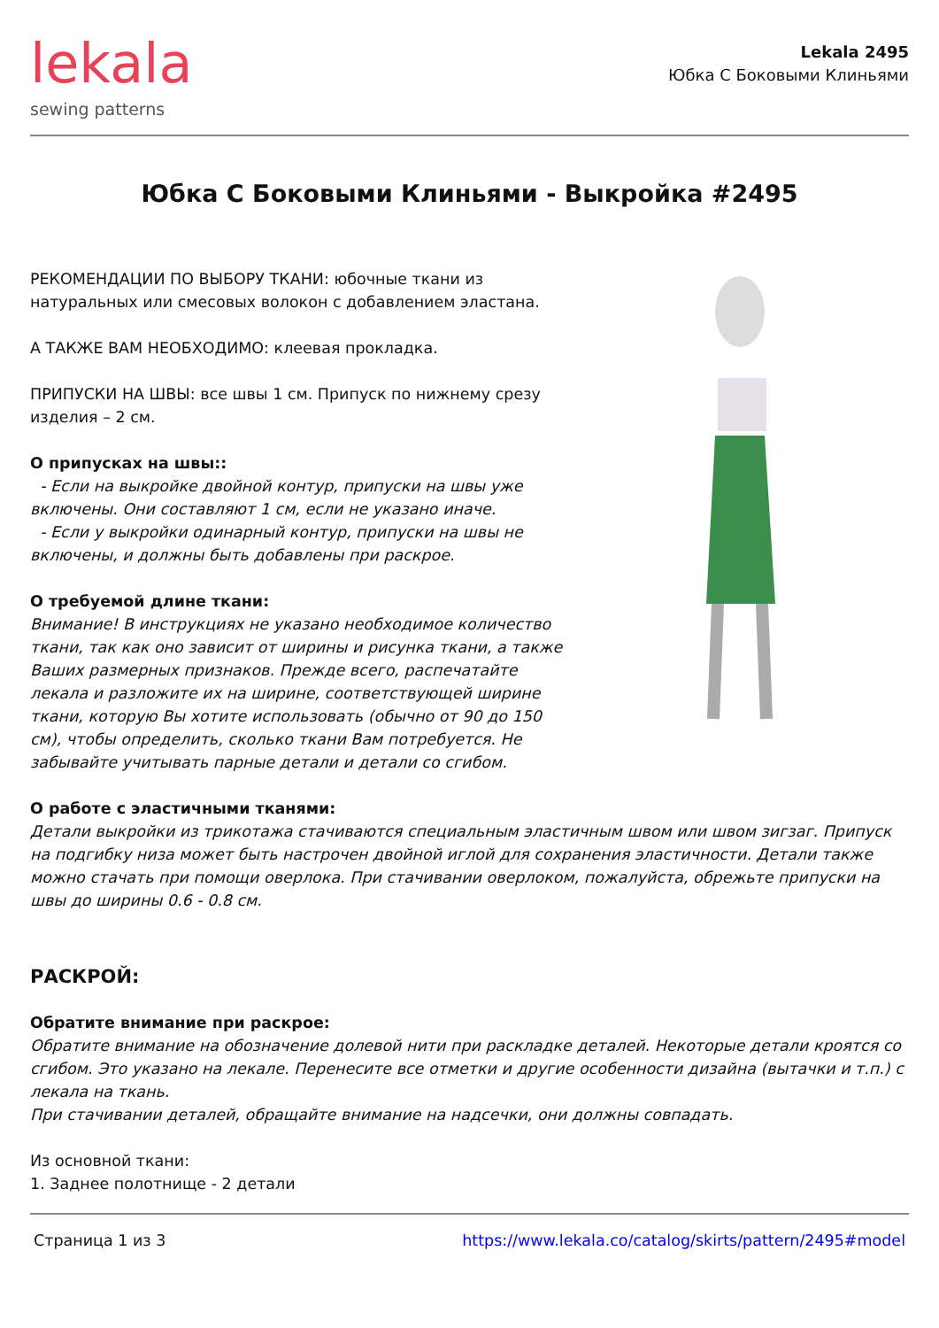lekala
sewing patterns
Lekala 2495
Юбка С Боковыми Клиньями
Юбка С Боковыми Клиньями - Выкройка #2495
РЕКОМЕНДАЦИИ ПО ВЫБОРУ ТКАНИ: юбочные ткани из натуральных или смесовых волокон с добавлением эластана.
А ТАКЖЕ ВАМ НЕОБХОДИМО: клеевая прокладка.
ПРИПУСКИ НА ШВЫ: все швы 1 см. Припуск по нижнему срезу изделия – 2 см.
О припусках на швы::
- Если на выкройке двойной контур, припуски на швы уже включены. Они составляют 1 см, если не указано иначе.
- Если у выкройки одинарный контур, припуски на швы не включены, и должны быть добавлены при раскрое.
О требуемой длине ткани:
Внимание! В инструкциях не указано необходимое количество ткани, так как оно зависит от ширины и рисунка ткани, а также Ваших размерных признаков. Прежде всего, распечатайте лекала и разложите их на ширине, соответствующей ширине ткани, которую Вы хотите использовать (обычно от 90 до 150 см), чтобы определить, сколько ткани Вам потребуется. Не забывайте учитывать парные детали и детали со сгибом.
О работе с эластичными тканями:
Детали выкройки из трикотажа стачиваются специальным эластичным швом или швом зигзаг. Припуск на подгибку низа может быть настрочен двойной иглой для сохранения эластичности. Детали также можно стачать при помощи оверлока. При стачивании оверлоком, пожалуйста, обрежьте припуски на швы до ширины 0.6 - 0.8 см.
РАСКРОЙ:
Обратите внимание при раскрое:
Обратите внимание на обозначение долевой нити при раскладке деталей. Некоторые детали кроятся со сгибом. Это указано на лекале. Перенесите все отметки и другие особенности дизайна (вытачки и т.п.) с лекала на ткань.
При стачивании деталей, обращайте внимание на надсечки, они должны совпадать.
Из основной ткани:
1. Заднее полотнище - 2 детали
Страница 1 из 3 https://www.lekala.co/catalog/skirts/pattern/2495#model